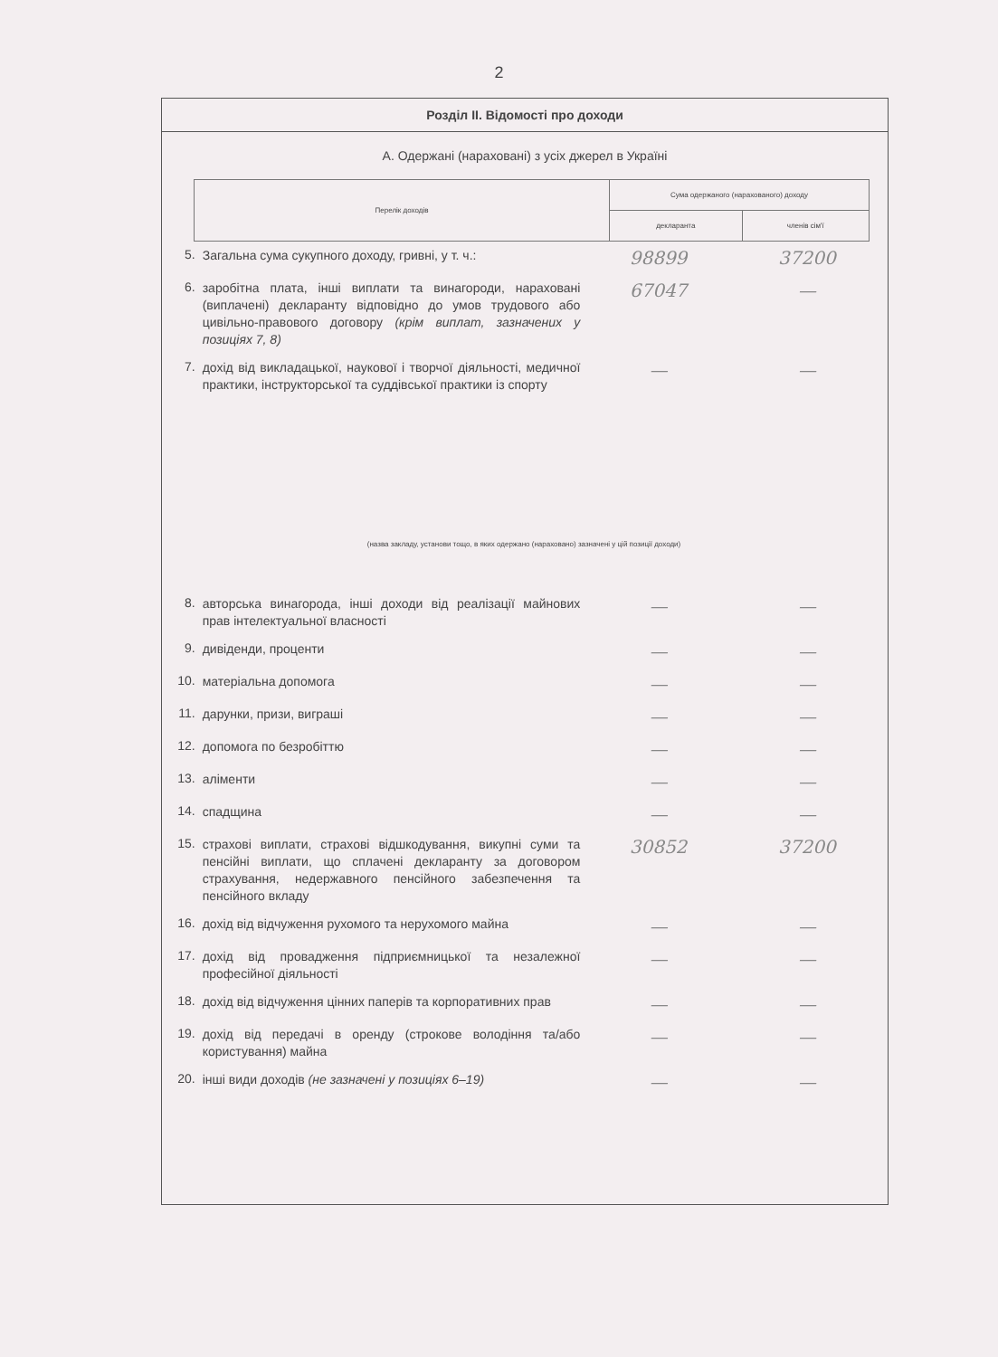2
Розділ II. Відомості про доходи
А. Одержані (нараховані) з усіх джерел в Україні
| Перелік доходів | Сума одержаного (нарахованого) доходу | |
| --- | --- | --- |
| | декларанта | членів сім'ї |
| 5. | Загальна сума сукупного доходу, гривні, у т. ч.: | 98899 | 37200 |
| 6. | заробітна плата, інші виплати та винагороди, нараховані (виплачені) декларанту відповідно до умов трудового або цивільно-правового договору (крім виплат, зазначених у позиціях 7, 8) | 67047 | — |
| 7. | дохід від викладацької, наукової і творчої діяльності, медичної практики, інструкторської та суддівської практики із спорту | — | — |
| (назва закладу, установи тощо, в яких одержано (нараховано) зазначені у цій позиції доходи) | | | |
| 8. | авторська винагорода, інші доходи від реалізації майнових прав інтелектуальної власності | — | — |
| 9. | дивіденди, проценти | — | — |
| 10. | матеріальна допомога | — | — |
| 11. | дарунки, призи, виграші | — | — |
| 12. | допомога по безробіттю | — | — |
| 13. | аліменти | — | — |
| 14. | спадщина | — | — |
| 15. | страхові виплати, страхові відшкодування, викупні суми та пенсійні виплати, що сплачені декларанту за договором страхування, недержавного пенсійного забезпечення та пенсійного вкладу | 30852 | 37200 |
| 16. | дохід від відчуження рухомого та нерухомого майна | — | — |
| 17. | дохід від провадження підприємницької та незалежної професійної діяльності | — | — |
| 18. | дохід від відчуження цінних паперів та корпоративних прав | — | — |
| 19. | дохід від передачі в оренду (строкове володіння та/або користування) майна | — | — |
| 20. | інші види доходів (не зазначені у позиціях 6–19) | — | — |